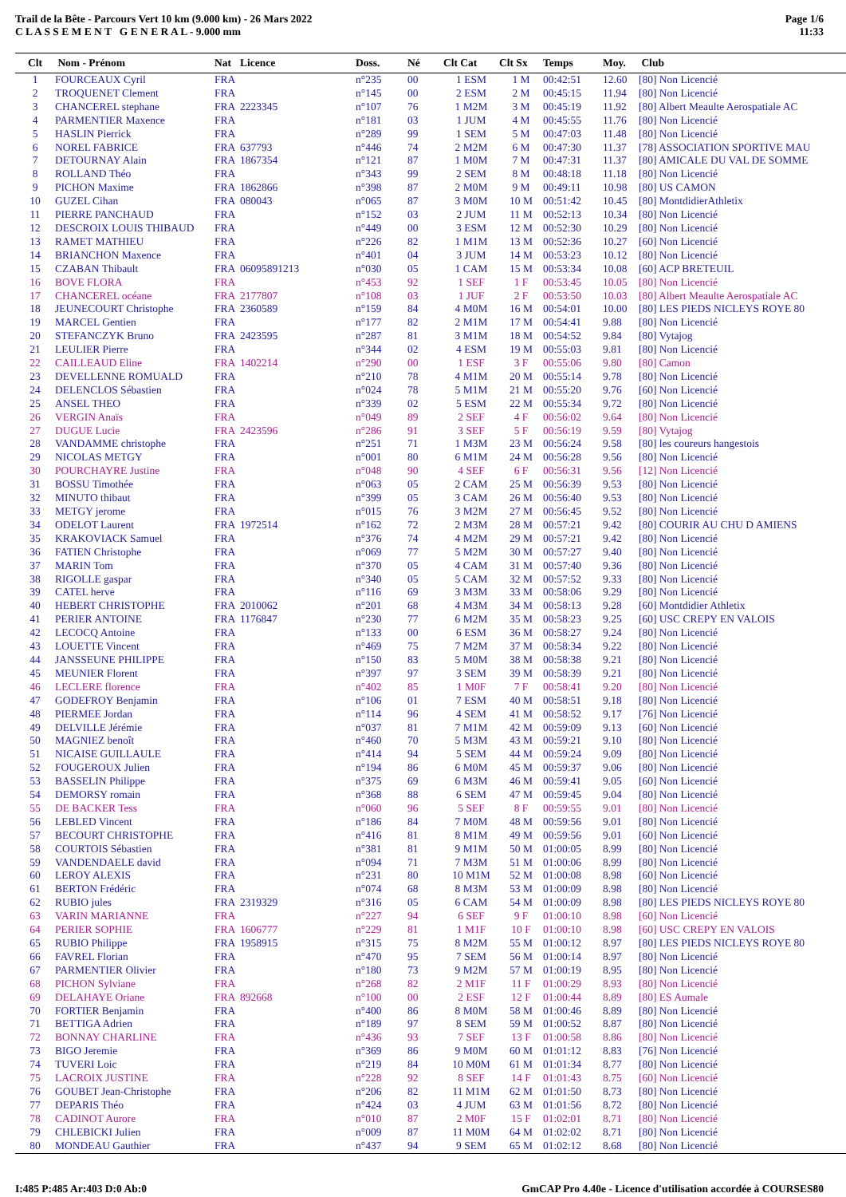Trail de la Bête - Parcours Vert 10 km (9.000 km) - 26 Mars 2022
C L A S S E M E N T G E N E R A L - 9.000 mm
Page 1/6
11:33
| Clt | Nom - Prénom | Nat | Licence | Doss. | Né | Clt Cat | Clt Sx | Temps | Moy. | Club |
| --- | --- | --- | --- | --- | --- | --- | --- | --- | --- | --- |
| 1 | FOURCEAUX Cyril | FRA | | n°235 | 00 | 1 ESM | 1 M | 00:42:51 | 12.60 | [80] Non Licencié |
| 2 | TROQUENET Clement | FRA | | n°145 | 00 | 2 ESM | 2 M | 00:45:15 | 11.94 | [80] Non Licencié |
| 3 | CHANCEREL stephane | FRA | 2223345 | n°107 | 76 | 1 M2M | 3 M | 00:45:19 | 11.92 | [80] Albert Meaulte Aerospatiale AC |
| 4 | PARMENTIER Maxence | FRA | | n°181 | 03 | 1 JUM | 4 M | 00:45:55 | 11.76 | [80] Non Licencié |
| 5 | HASLIN Pierrick | FRA | | n°289 | 99 | 1 SEM | 5 M | 00:47:03 | 11.48 | [80] Non Licencié |
| 6 | NOREL FABRICE | FRA | 637793 | n°446 | 74 | 2 M2M | 6 M | 00:47:30 | 11.37 | [78] ASSOCIATION SPORTIVE MAU |
| 7 | DETOURNAY Alain | FRA | 1867354 | n°121 | 87 | 1 M0M | 7 M | 00:47:31 | 11.37 | [80] AMICALE DU VAL DE SOMME |
| 8 | ROLLAND Théo | FRA | | n°343 | 99 | 2 SEM | 8 M | 00:48:18 | 11.18 | [80] Non Licencié |
| 9 | PICHON Maxime | FRA | 1862866 | n°398 | 87 | 2 M0M | 9 M | 00:49:11 | 10.98 | [80] US CAMON |
| 10 | GUZEL Cihan | FRA | 080043 | n°065 | 87 | 3 M0M | 10 M | 00:51:42 | 10.45 | [80] MontdidierAthletix |
| 11 | PIERRE PANCHAUD | FRA | | n°152 | 03 | 2 JUM | 11 M | 00:52:13 | 10.34 | [80] Non Licencié |
| 12 | DESCROIX LOUIS THIBAUD | FRA | | n°449 | 00 | 3 ESM | 12 M | 00:52:30 | 10.29 | [80] Non Licencié |
| 13 | RAMET MATHIEU | FRA | | n°226 | 82 | 1 M1M | 13 M | 00:52:36 | 10.27 | [60] Non Licencié |
| 14 | BRIANCHON Maxence | FRA | | n°401 | 04 | 3 JUM | 14 M | 00:53:23 | 10.12 | [80] Non Licencié |
| 15 | CZABAN Thibault | FRA | 06095891213 | n°030 | 05 | 1 CAM | 15 M | 00:53:34 | 10.08 | [60] ACP BRETEUIL |
| 16 | BOVE FLORA | FRA | | n°453 | 92 | 1 SEF | 1 F | 00:53:45 | 10.05 | [80] Non Licencié |
| 17 | CHANCEREL océane | FRA | 2177807 | n°108 | 03 | 1 JUF | 2 F | 00:53:50 | 10.03 | [80] Albert Meaulte Aerospatiale AC |
| 18 | JEUNECOURT Christophe | FRA | 2360589 | n°159 | 84 | 4 M0M | 16 M | 00:54:01 | 10.00 | [80] LES PIEDS NICLEYS ROYE 80 |
| 19 | MARCEL Gentien | FRA | | n°177 | 82 | 2 M1M | 17 M | 00:54:41 | 9.88 | [80] Non Licencié |
| 20 | STEFANCZYK Bruno | FRA | 2423595 | n°287 | 81 | 3 M1M | 18 M | 00:54:52 | 9.84 | [80] Vytajog |
| 21 | LEULIER Pierre | FRA | | n°344 | 02 | 4 ESM | 19 M | 00:55:03 | 9.81 | [80] Non Licencié |
| 22 | CAILLEAUD Eline | FRA | 1402214 | n°290 | 00 | 1 ESF | 3 F | 00:55:06 | 9.80 | [80] Camon |
| 23 | DEVELLENNE ROMUALD | FRA | | n°210 | 78 | 4 M1M | 20 M | 00:55:14 | 9.78 | [80] Non Licencié |
| 24 | DELENCLOS Sébastien | FRA | | n°024 | 78 | 5 M1M | 21 M | 00:55:20 | 9.76 | [60] Non Licencié |
| 25 | ANSEL THEO | FRA | | n°339 | 02 | 5 ESM | 22 M | 00:55:34 | 9.72 | [80] Non Licencié |
| 26 | VERGIN Anaïs | FRA | | n°049 | 89 | 2 SEF | 4 F | 00:56:02 | 9.64 | [80] Non Licencié |
| 27 | DUGUE Lucie | FRA | 2423596 | n°286 | 91 | 3 SEF | 5 F | 00:56:19 | 9.59 | [80] Vytajog |
| 28 | VANDAMME christophe | FRA | | n°251 | 71 | 1 M3M | 23 M | 00:56:24 | 9.58 | [80] les coureurs hangestois |
| 29 | NICOLAS METGY | FRA | | n°001 | 80 | 6 M1M | 24 M | 00:56:28 | 9.56 | [80] Non Licencié |
| 30 | POURCHAYRE Justine | FRA | | n°048 | 90 | 4 SEF | 6 F | 00:56:31 | 9.56 | [12] Non Licencié |
| 31 | BOSSU Timothée | FRA | | n°063 | 05 | 2 CAM | 25 M | 00:56:39 | 9.53 | [80] Non Licencié |
| 32 | MINUTO thibaut | FRA | | n°399 | 05 | 3 CAM | 26 M | 00:56:40 | 9.53 | [80] Non Licencié |
| 33 | METGY jerome | FRA | | n°015 | 76 | 3 M2M | 27 M | 00:56:45 | 9.52 | [80] Non Licencié |
| 34 | ODELOT Laurent | FRA | 1972514 | n°162 | 72 | 2 M3M | 28 M | 00:57:21 | 9.42 | [80] COURIR AU CHU D AMIENS |
| 35 | KRAKOVIACK Samuel | FRA | | n°376 | 74 | 4 M2M | 29 M | 00:57:21 | 9.42 | [80] Non Licencié |
| 36 | FATIEN Christophe | FRA | | n°069 | 77 | 5 M2M | 30 M | 00:57:27 | 9.40 | [80] Non Licencié |
| 37 | MARIN Tom | FRA | | n°370 | 05 | 4 CAM | 31 M | 00:57:40 | 9.36 | [80] Non Licencié |
| 38 | RIGOLLE gaspar | FRA | | n°340 | 05 | 5 CAM | 32 M | 00:57:52 | 9.33 | [80] Non Licencié |
| 39 | CATEL herve | FRA | | n°116 | 69 | 3 M3M | 33 M | 00:58:06 | 9.29 | [80] Non Licencié |
| 40 | HEBERT CHRISTOPHE | FRA | 2010062 | n°201 | 68 | 4 M3M | 34 M | 00:58:13 | 9.28 | [60] Montdidier Athletix |
| 41 | PERIER ANTOINE | FRA | 1176847 | n°230 | 77 | 6 M2M | 35 M | 00:58:23 | 9.25 | [60] USC CREPY EN VALOIS |
| 42 | LECOCQ Antoine | FRA | | n°133 | 00 | 6 ESM | 36 M | 00:58:27 | 9.24 | [80] Non Licencié |
| 43 | LOUETTE Vincent | FRA | | n°469 | 75 | 7 M2M | 37 M | 00:58:34 | 9.22 | [80] Non Licencié |
| 44 | JANSSEUNE PHILIPPE | FRA | | n°150 | 83 | 5 M0M | 38 M | 00:58:38 | 9.21 | [80] Non Licencié |
| 45 | MEUNIER Florent | FRA | | n°397 | 97 | 3 SEM | 39 M | 00:58:39 | 9.21 | [80] Non Licencié |
| 46 | LECLERE florence | FRA | | n°402 | 85 | 1 M0F | 7 F | 00:58:41 | 9.20 | [80] Non Licencié |
| 47 | GODEFROY Benjamin | FRA | | n°106 | 01 | 7 ESM | 40 M | 00:58:51 | 9.18 | [80] Non Licencié |
| 48 | PIERMEE Jordan | FRA | | n°114 | 96 | 4 SEM | 41 M | 00:58:52 | 9.17 | [76] Non Licencié |
| 49 | DELVILLE Jérémie | FRA | | n°037 | 81 | 7 M1M | 42 M | 00:59:09 | 9.13 | [60] Non Licencié |
| 50 | MAGNIEZ benoît | FRA | | n°460 | 70 | 5 M3M | 43 M | 00:59:21 | 9.10 | [80] Non Licencié |
| 51 | NICAISE GUILLAULE | FRA | | n°414 | 94 | 5 SEM | 44 M | 00:59:24 | 9.09 | [80] Non Licencié |
| 52 | FOUGEROUX Julien | FRA | | n°194 | 86 | 6 M0M | 45 M | 00:59:37 | 9.06 | [80] Non Licencié |
| 53 | BASSELIN Philippe | FRA | | n°375 | 69 | 6 M3M | 46 M | 00:59:41 | 9.05 | [60] Non Licencié |
| 54 | DEMORSY romain | FRA | | n°368 | 88 | 6 SEM | 47 M | 00:59:45 | 9.04 | [80] Non Licencié |
| 55 | DE BACKER Tess | FRA | | n°060 | 96 | 5 SEF | 8 F | 00:59:55 | 9.01 | [80] Non Licencié |
| 56 | LEBLED Vincent | FRA | | n°186 | 84 | 7 M0M | 48 M | 00:59:56 | 9.01 | [80] Non Licencié |
| 57 | BECOURT CHRISTOPHE | FRA | | n°416 | 81 | 8 M1M | 49 M | 00:59:56 | 9.01 | [60] Non Licencié |
| 58 | COURTOIS Sébastien | FRA | | n°381 | 81 | 9 M1M | 50 M | 01:00:05 | 8.99 | [80] Non Licencié |
| 59 | VANDENDAELE david | FRA | | n°094 | 71 | 7 M3M | 51 M | 01:00:06 | 8.99 | [80] Non Licencié |
| 60 | LEROY ALEXIS | FRA | | n°231 | 80 | 10 M1M | 52 M | 01:00:08 | 8.98 | [60] Non Licencié |
| 61 | BERTON Frédéric | FRA | | n°074 | 68 | 8 M3M | 53 M | 01:00:09 | 8.98 | [80] Non Licencié |
| 62 | RUBIO jules | FRA | 2319329 | n°316 | 05 | 6 CAM | 54 M | 01:00:09 | 8.98 | [80] LES PIEDS NICLEYS ROYE 80 |
| 63 | VARIN MARIANNE | FRA | | n°227 | 94 | 6 SEF | 9 F | 01:00:10 | 8.98 | [60] Non Licencié |
| 64 | PERIER SOPHIE | FRA | 1606777 | n°229 | 81 | 1 M1F | 10 F | 01:00:10 | 8.98 | [60] USC CREPY EN VALOIS |
| 65 | RUBIO Philippe | FRA | 1958915 | n°315 | 75 | 8 M2M | 55 M | 01:00:12 | 8.97 | [80] LES PIEDS NICLEYS ROYE 80 |
| 66 | FAVREL Florian | FRA | | n°470 | 95 | 7 SEM | 56 M | 01:00:14 | 8.97 | [80] Non Licencié |
| 67 | PARMENTIER Olivier | FRA | | n°180 | 73 | 9 M2M | 57 M | 01:00:19 | 8.95 | [80] Non Licencié |
| 68 | PICHON Sylviane | FRA | | n°268 | 82 | 2 M1F | 11 F | 01:00:29 | 8.93 | [80] Non Licencié |
| 69 | DELAHAYE Oriane | FRA | 892668 | n°100 | 00 | 2 ESF | 12 F | 01:00:44 | 8.89 | [80] ES Aumale |
| 70 | FORTIER Benjamin | FRA | | n°400 | 86 | 8 M0M | 58 M | 01:00:46 | 8.89 | [80] Non Licencié |
| 71 | BETTIGA Adrien | FRA | | n°189 | 97 | 8 SEM | 59 M | 01:00:52 | 8.87 | [80] Non Licencié |
| 72 | BONNAY CHARLINE | FRA | | n°436 | 93 | 7 SEF | 13 F | 01:00:58 | 8.86 | [80] Non Licencié |
| 73 | BIGO Jeremie | FRA | | n°369 | 86 | 9 M0M | 60 M | 01:01:12 | 8.83 | [76] Non Licencié |
| 74 | TUVERI Loic | FRA | | n°219 | 84 | 10 M0M | 61 M | 01:01:34 | 8.77 | [80] Non Licencié |
| 75 | LACROIX JUSTINE | FRA | | n°228 | 92 | 8 SEF | 14 F | 01:01:43 | 8.75 | [60] Non Licencié |
| 76 | GOUBET Jean-Christophe | FRA | | n°206 | 82 | 11 M1M | 62 M | 01:01:50 | 8.73 | [80] Non Licencié |
| 77 | DEPARIS Théo | FRA | | n°424 | 03 | 4 JUM | 63 M | 01:01:56 | 8.72 | [80] Non Licencié |
| 78 | CADINOT Aurore | FRA | | n°010 | 87 | 2 M0F | 15 F | 01:02:01 | 8.71 | [80] Non Licencié |
| 79 | CHLEBICKI Julien | FRA | | n°009 | 87 | 11 M0M | 64 M | 01:02:02 | 8.71 | [80] Non Licencié |
| 80 | MONDEAU Gauthier | FRA | | n°437 | 94 | 9 SEM | 65 M | 01:02:12 | 8.68 | [80] Non Licencié |
I:485 P:485 Ar:403 D:0 Ab:0 GmCAP Pro 4.40e - Licence d'utilisation accordée à COURSES80